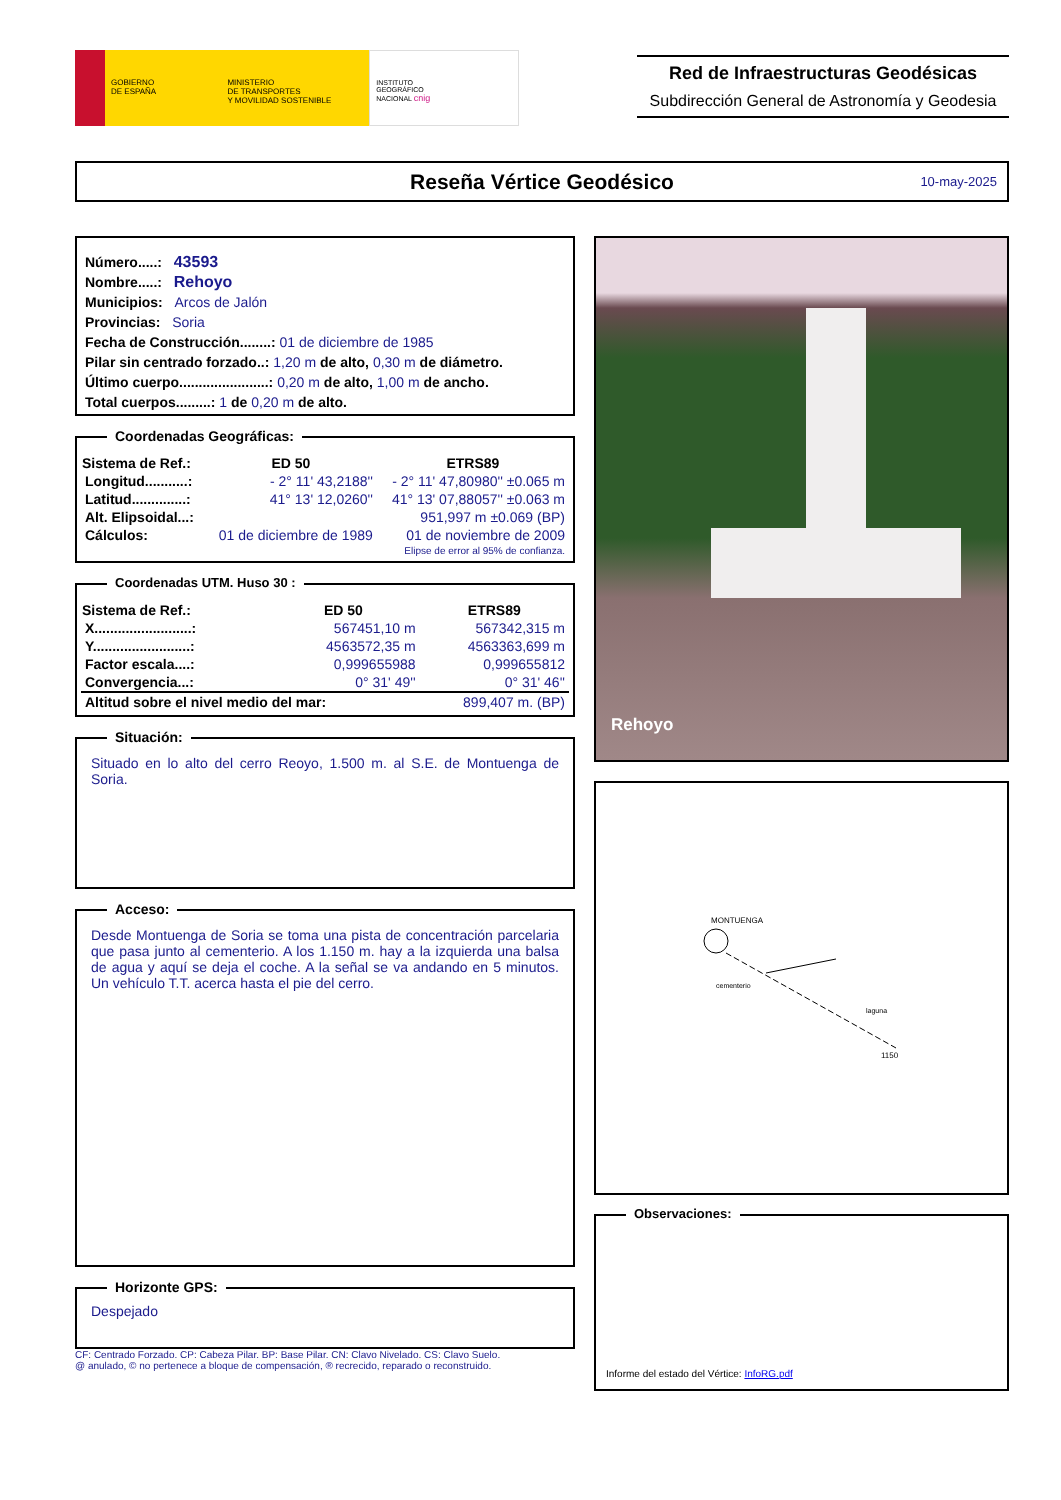GOBIERNO
DE ESPAÑA
MINISTERIO
DE TRANSPORTES
Y MOVILIDAD SOSTENIBLE
INSTITUTO
GEOGRÁFICO
NACIONAL cnig
Red de Infraestructuras Geodésicas
Subdirección General de Astronomía y Geodesia
Reseña Vértice Geodésico 10-may-2025
Número.....: 43593
Nombre.....: Rehoyo
Municipios: Arcos de Jalón
Provincias: Soria
Fecha de Construcción........: 01 de diciembre de 1985
Pilar sin centrado forzado..: 1,20 m de alto, 0,30 m de diámetro.
Último cuerpo.......................: 0,20 m de alto, 1,00 m de ancho.
Total cuerpos.........: 1 de 0,20 m de alto.
Coordenadas Geográficas:
| Sistema de Ref.: | ED 50 | ETRS89 |
| --- | --- | --- |
| Longitud...........: | - 2° 11' 43,2188'' | - 2° 11' 47,80980'' ±0.065 m |
| Latitud..............: | 41° 13' 12,0260'' | 41° 13' 07,88057'' ±0.063 m |
| Alt. Elipsoidal...: | | 951,997 m ±0.069 (BP) |
| Cálculos: | 01 de diciembre de 1989 | 01 de noviembre de 2009 |
| | | Elipse de error al 95% de confianza. |
Coordenadas UTM. Huso 30 :
| Sistema de Ref.: | ED 50 | ETRS89 |
| --- | --- | --- |
| X.........................: | 567451,10 m | 567342,315 m |
| Y.........................: | 4563572,35 m | 4563363,699 m |
| Factor escala....: | 0,999655988 | 0,999655812 |
| Convergencia...: | 0° 31' 49'' | 0° 31' 46'' |
| Altitud sobre el nivel medio del mar: | | 899,407 m. (BP) |
Situación:
Situado en lo alto del cerro Reoyo, 1.500 m. al S.E. de Montuenga de Soria.
Acceso:
Desde Montuenga de Soria se toma una pista de concentración parcelaria que pasa junto al cementerio. A los 1.150 m. hay a la izquierda una balsa de agua y aquí se deja el coche. A la señal se va andando en 5 minutos. Un vehículo T.T. acerca hasta el pie del cerro.
Horizonte GPS:
Despejado
CF: Centrado Forzado. CP: Cabeza Pilar. BP: Base Pilar. CN: Clavo Nivelado. CS: Clavo Suelo.
@ anulado, © no pertenece a bloque de compensación, ® recrecido, reparado o reconstruido.
Rehoyo
MONTUENGA
cementerio
laguna
1150
Observaciones:
Informe del estado del Vértice: InfoRG.pdf